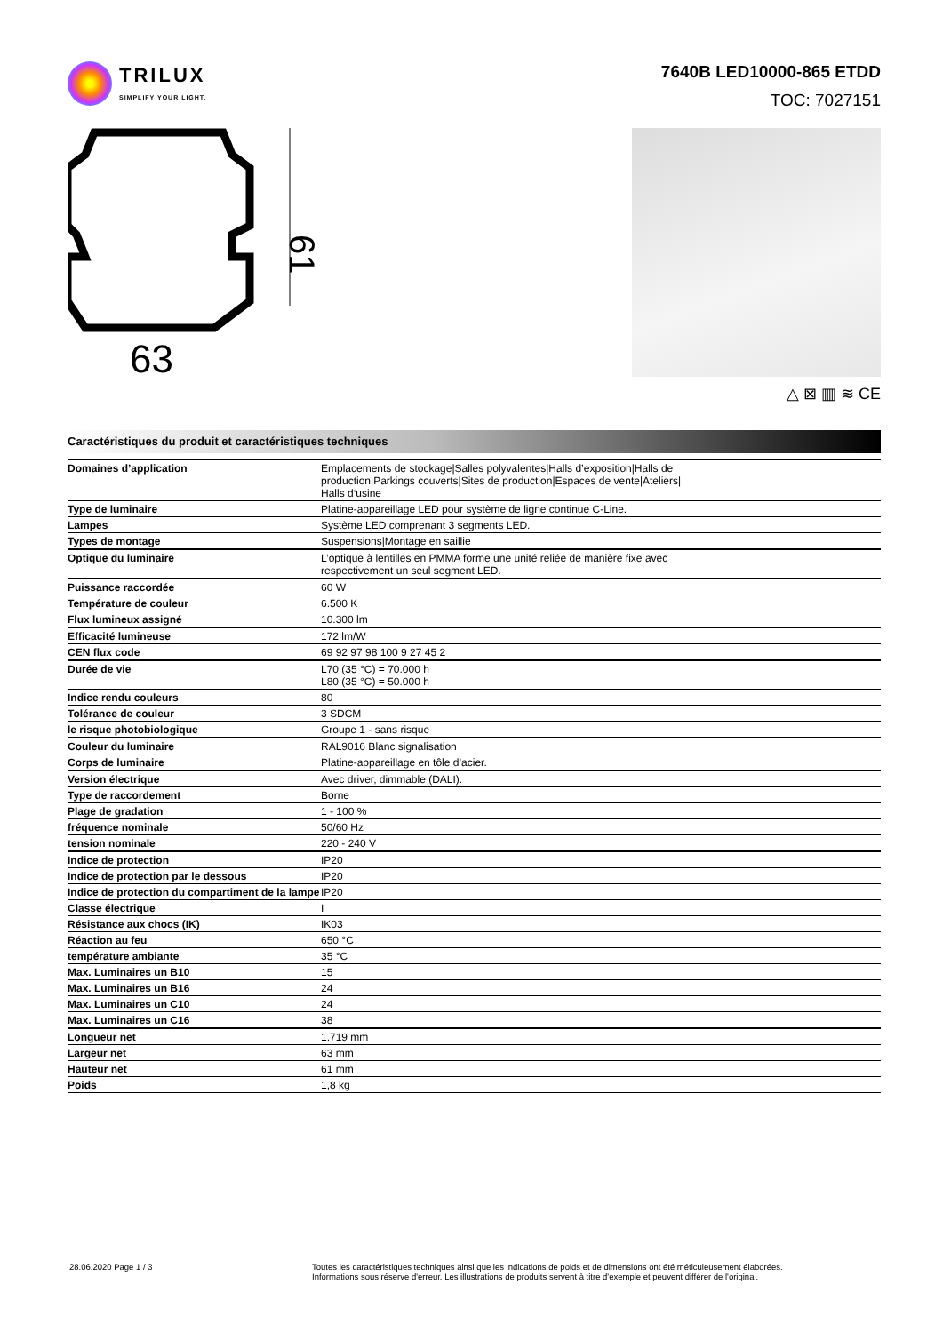TRILUX
SIMPLIFY YOUR LIGHT.
7640B LED10000-865 ETDD
TOC: 7027151
61
63
△ ⊠ ▥ ≋ CE
Caractéristiques du produit et caractéristiques techniques
| Domaines d’application | Emplacements de stockage/Salles polyvalentes/Halls d’exposition/Halls de production/Parkings couverts/Sites de production/Espaces de vente/Ateliers/ Halls d‘usine |
| Type de luminaire | Platine-appareillage LED pour système de ligne continue C-Line. |
| Lampes | Système LED comprenant 3 segments LED. |
| Types de montage | Suspensions/Montage en saillie |
| Optique du luminaire | L’optique à lentilles en PMMA forme une unité reliée de manière fixe avec respectivement un seul segment LED. |
| Puissance raccordée | 60 W |
| Température de couleur | 6.500 K |
| Flux lumineux assigné | 10.300 lm |
| Efficacité lumineuse | 172 lm/W |
| CEN flux code | 69 92 97 98 100 9 27 45 2 |
| Durée de vie | L70 (35 °C) = 70.000 h L80 (35 °C) = 50.000 h |
| Indice rendu couleurs | 80 |
| Tolérance de couleur | 3 SDCM |
| le risque photobiologique | Groupe 1 - sans risque |
| Couleur du luminaire | RAL9016 Blanc signalisation |
| Corps de luminaire | Platine-appareillage en tôle d’acier. |
| Version électrique | Avec driver, dimmable (DALI). |
| Type de raccordement | Borne |
| Plage de gradation | 1 - 100 % |
| fréquence nominale | 50/60 Hz |
| tension nominale | 220 - 240 V |
| Indice de protection | IP20 |
| Indice de protection par le dessous | IP20 |
| Indice de protection du compartiment de la lampe | IP20 |
| Classe électrique | I |
| Résistance aux chocs (IK) | IK03 |
| Réaction au feu | 650 °C |
| température ambiante | 35 °C |
| Max. Luminaires un B10 | 15 |
| Max. Luminaires un B16 | 24 |
| Max. Luminaires un C10 | 24 |
| Max. Luminaires un C16 | 38 |
| Longueur net | 1.719 mm |
| Largeur net | 63 mm |
| Hauteur net | 61 mm |
| Poids | 1,8 kg |
28.06.2020 Page 1 / 3 Toutes les caractéristiques techniques ainsi que les indications de poids et de dimensions ont été méticuleusement élaborées.
Informations sous réserve d'erreur. Les illustrations de produits servent à titre d'exemple et peuvent différer de l'original.